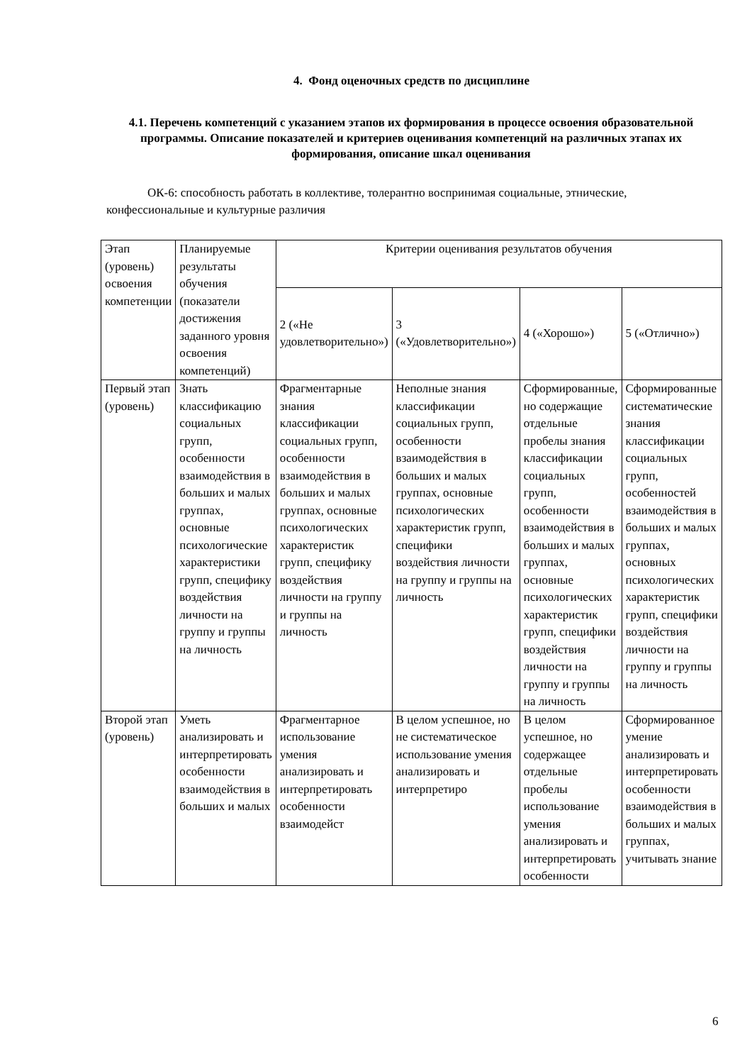4. Фонд оценочных средств по дисциплине
4.1. Перечень компетенций с указанием этапов их формирования в процессе освоения образовательной программы. Описание показателей и критериев оценивания компетенций на различных этапах их формирования, описание шкал оценивания
ОК-6: способность работать в коллективе, толерантно воспринимая социальные, этнические, конфессиональные и культурные различия
| Этап (уровень) освоения компетенции | Планируемые результаты обучения (показатели достижения заданного уровня освоения компетенций) | Критерии оценивания результатов обучения | | | |
| | | 2 («Не удовлетворительно») | 3 («Удовлетворительно») | 4 («Хорошо») | 5 («Отлично») |
| Первый этап (уровень) | Знать классификацию социальных групп, особенности взаимодействия в больших и малых группах, основные психологические характеристики групп, специфику воздействия личности на группу и группы на личность | Фрагментарные знания классификации социальных групп, особенности взаимодействия в больших и малых группах, основные психологических характеристик групп, специфику воздействия личности на группу и группы на личность | Неполные знания классификации социальных групп, особенности взаимодействия в больших и малых группах, основные психологических характеристик групп, специфики воздействия личности на группу и группы на личность | Сформированные, но содержащие отдельные пробелы знания классификации социальных групп, особенности взаимодействия в больших и малых группах, основные психологических характеристик групп, специфики воздействия личности на группу и группы на личность | Сформированные систематические знания классификации социальных групп, особенностей взаимодействия в больших и малых группах, основных психологических характеристик групп, специфики воздействия личности на группу и группы на личность |
| Второй этап (уровень) | Уметь анализировать и интерпретировать особенности взаимодействия в больших и малых | Фрагментарное использование умения анализировать и интерпретировать особенности взаимодейст | В целом успешное, но не систематическое использование умения анализировать и интерпретиро | В целом успешное, но содержащее отдельные пробелы использование умения анализировать и интерпретировать особенности | Сформированное умение анализировать и интерпретировать особенности взаимодействия в больших и малых группах, учитывать знание |
6